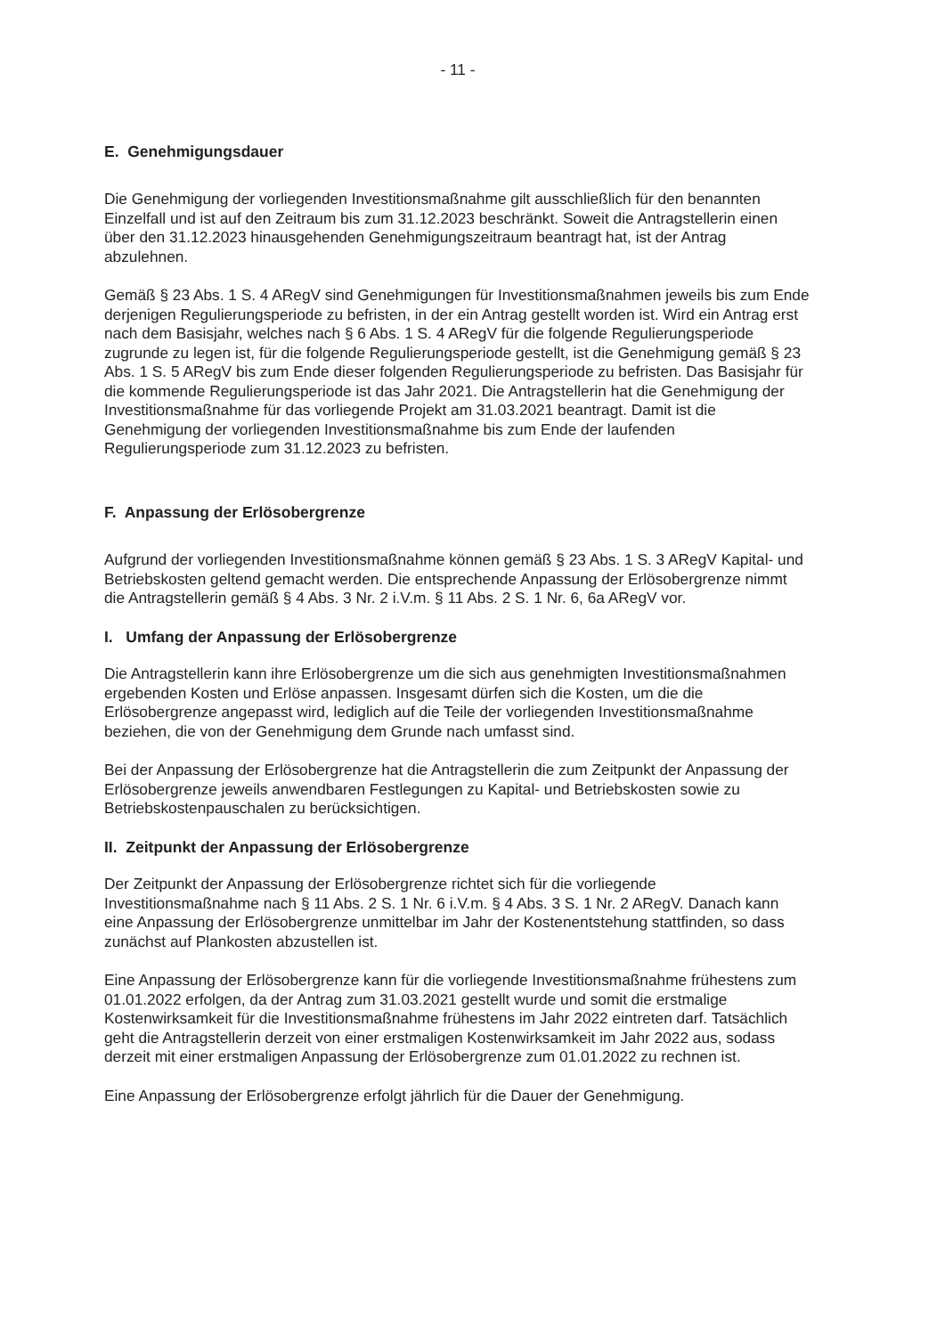- 11 -
E. Genehmigungsdauer
Die Genehmigung der vorliegenden Investitionsmaßnahme gilt ausschließlich für den benannten Einzelfall und ist auf den Zeitraum bis zum 31.12.2023 beschränkt. Soweit die Antragstellerin einen über den 31.12.2023 hinausgehenden Genehmigungszeitraum beantragt hat, ist der Antrag abzulehnen.
Gemäß § 23 Abs. 1 S. 4 ARegV sind Genehmigungen für Investitionsmaßnahmen jeweils bis zum Ende derjenigen Regulierungsperiode zu befristen, in der ein Antrag gestellt worden ist. Wird ein Antrag erst nach dem Basisjahr, welches nach § 6 Abs. 1 S. 4 ARegV für die folgende Regulierungsperiode zugrunde zu legen ist, für die folgende Regulierungsperiode gestellt, ist die Genehmigung gemäß § 23 Abs. 1 S. 5 ARegV bis zum Ende dieser folgenden Regulierungsperiode zu befristen. Das Basisjahr für die kommende Regulierungsperiode ist das Jahr 2021. Die Antragstellerin hat die Genehmigung der Investitionsmaßnahme für das vorliegende Projekt am 31.03.2021 beantragt. Damit ist die Genehmigung der vorliegenden Investitionsmaßnahme bis zum Ende der laufenden Regulierungsperiode zum 31.12.2023 zu befristen.
F. Anpassung der Erlösobergrenze
Aufgrund der vorliegenden Investitionsmaßnahme können gemäß § 23 Abs. 1 S. 3 ARegV Kapital- und Betriebskosten geltend gemacht werden. Die entsprechende Anpassung der Erlösobergrenze nimmt die Antragstellerin gemäß § 4 Abs. 3 Nr. 2 i.V.m. § 11 Abs. 2 S. 1 Nr. 6, 6a ARegV vor.
I. Umfang der Anpassung der Erlösobergrenze
Die Antragstellerin kann ihre Erlösobergrenze um die sich aus genehmigten Investitionsmaßnahmen ergebenden Kosten und Erlöse anpassen. Insgesamt dürfen sich die Kosten, um die die Erlösobergrenze angepasst wird, lediglich auf die Teile der vorliegenden Investitionsmaßnahme beziehen, die von der Genehmigung dem Grunde nach umfasst sind.
Bei der Anpassung der Erlösobergrenze hat die Antragstellerin die zum Zeitpunkt der Anpassung der Erlösobergrenze jeweils anwendbaren Festlegungen zu Kapital- und Betriebskosten sowie zu Betriebskostenpauschalen zu berücksichtigen.
II. Zeitpunkt der Anpassung der Erlösobergrenze
Der Zeitpunkt der Anpassung der Erlösobergrenze richtet sich für die vorliegende Investitionsmaßnahme nach § 11 Abs. 2 S. 1 Nr. 6 i.V.m. § 4 Abs. 3 S. 1 Nr. 2 ARegV. Danach kann eine Anpassung der Erlösobergrenze unmittelbar im Jahr der Kostenentstehung stattfinden, so dass zunächst auf Plankosten abzustellen ist.
Eine Anpassung der Erlösobergrenze kann für die vorliegende Investitionsmaßnahme frühestens zum 01.01.2022 erfolgen, da der Antrag zum 31.03.2021 gestellt wurde und somit die erstmalige Kostenwirksamkeit für die Investitionsmaßnahme frühestens im Jahr 2022 eintreten darf. Tatsächlich geht die Antragstellerin derzeit von einer erstmaligen Kostenwirksamkeit im Jahr 2022 aus, sodass derzeit mit einer erstmaligen Anpassung der Erlösobergrenze zum 01.01.2022 zu rechnen ist.
Eine Anpassung der Erlösobergrenze erfolgt jährlich für die Dauer der Genehmigung.